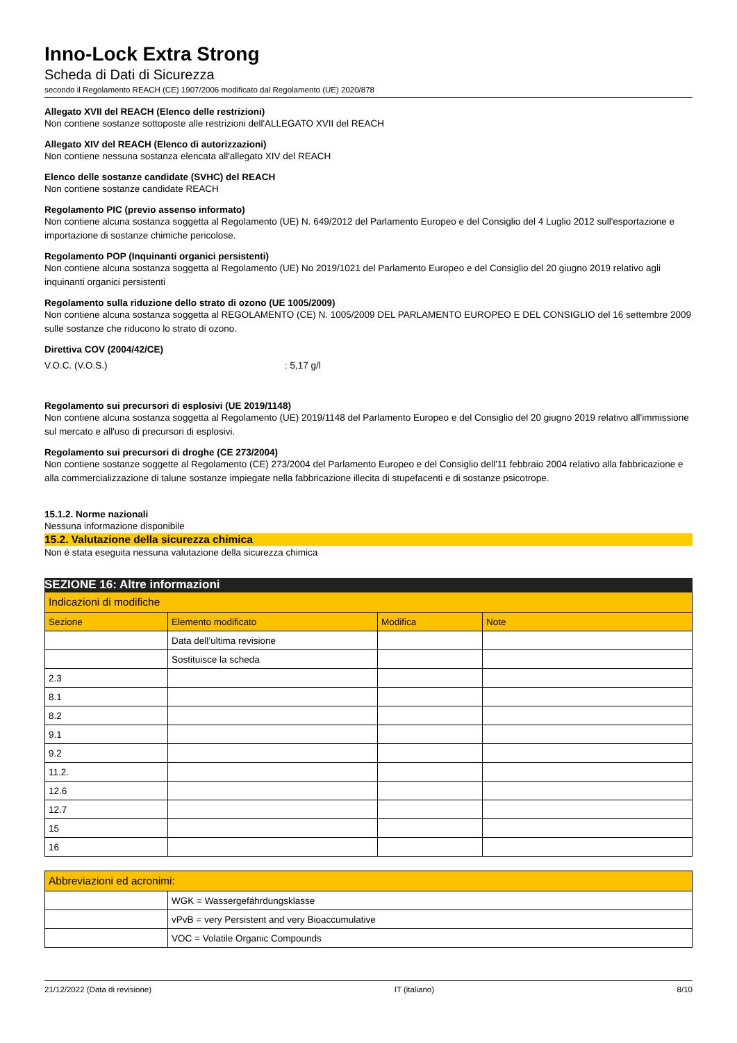Inno-Lock Extra Strong
Scheda di Dati di Sicurezza
secondo il Regolamento REACH (CE) 1907/2006 modificato dal Regolamento (UE) 2020/878
Allegato XVII del REACH (Elenco delle restrizioni)
Non contiene sostanze sottoposte alle restrizioni dell'ALLEGATO XVII del REACH
Allegato XIV del REACH (Elenco di autorizzazioni)
Non contiene nessuna sostanza elencata all'allegato XIV del REACH
Elenco delle sostanze candidate (SVHC) del REACH
Non contiene sostanze candidate REACH
Regolamento PIC (previo assenso informato)
Non contiene alcuna sostanza soggetta al Regolamento (UE) N. 649/2012 del Parlamento Europeo e del Consiglio del 4 Luglio 2012 sull'esportazione e importazione di sostanze chimiche pericolose.
Regolamento POP (Inquinanti organici persistenti)
Non contiene alcuna sostanza soggetta al Regolamento (UE) No 2019/1021 del Parlamento Europeo e del Consiglio del 20 giugno 2019 relativo agli inquinanti organici persistenti
Regolamento sulla riduzione dello strato di ozono (UE 1005/2009)
Non contiene alcuna sostanza soggetta al REGOLAMENTO (CE) N. 1005/2009 DEL PARLAMENTO EUROPEO E DEL CONSIGLIO del 16 settembre 2009 sulle sostanze che riducono lo strato di ozono.
Direttiva COV (2004/42/CE)
V.O.C. (V.O.S.): 5,17 g/l
Regolamento sui precursori di esplosivi (UE 2019/1148)
Non contiene alcuna sostanza soggetta al Regolamento (UE) 2019/1148 del Parlamento Europeo e del Consiglio del 20 giugno 2019 relativo all'immissione sul mercato e all'uso di precursori di esplosivi.
Regolamento sui precursori di droghe (CE 273/2004)
Non contiene sostanze soggette al Regolamento (CE) 273/2004 del Parlamento Europeo e del Consiglio dell'11 febbraio 2004 relativo alla fabbricazione e alla commercializzazione di talune sostanze impiegate nella fabbricazione illecita di stupefacenti e di sostanze psicotrope.
15.1.2. Norme nazionali
Nessuna informazione disponibile
15.2. Valutazione della sicurezza chimica
Non é stata eseguita nessuna valutazione della sicurezza chimica
SEZIONE 16: Altre informazioni
| Indicazioni di modifiche | | | |
| Sezione | Elemento modificato | Modifica | Note |
| | Data dell’ultima revisione | | |
| | Sostituisce la scheda | | |
| 2.3 | | | |
| 8.1 | | | |
| 8.2 | | | |
| 9.1 | | | |
| 9.2 | | | |
| 11.2. | | | |
| 12.6 | | | |
| 12.7 | | | |
| 15 | | | |
| 16 | | | |
| Abbreviazioni ed acronimi: | |
| | WGK = Wassergefährdungsklasse |
| | vPvB = very Persistent and very Bioaccumulative |
| | VOC = Volatile Organic Compounds |
21/12/2022 (Data di revisione) IT (italiano) 8/10